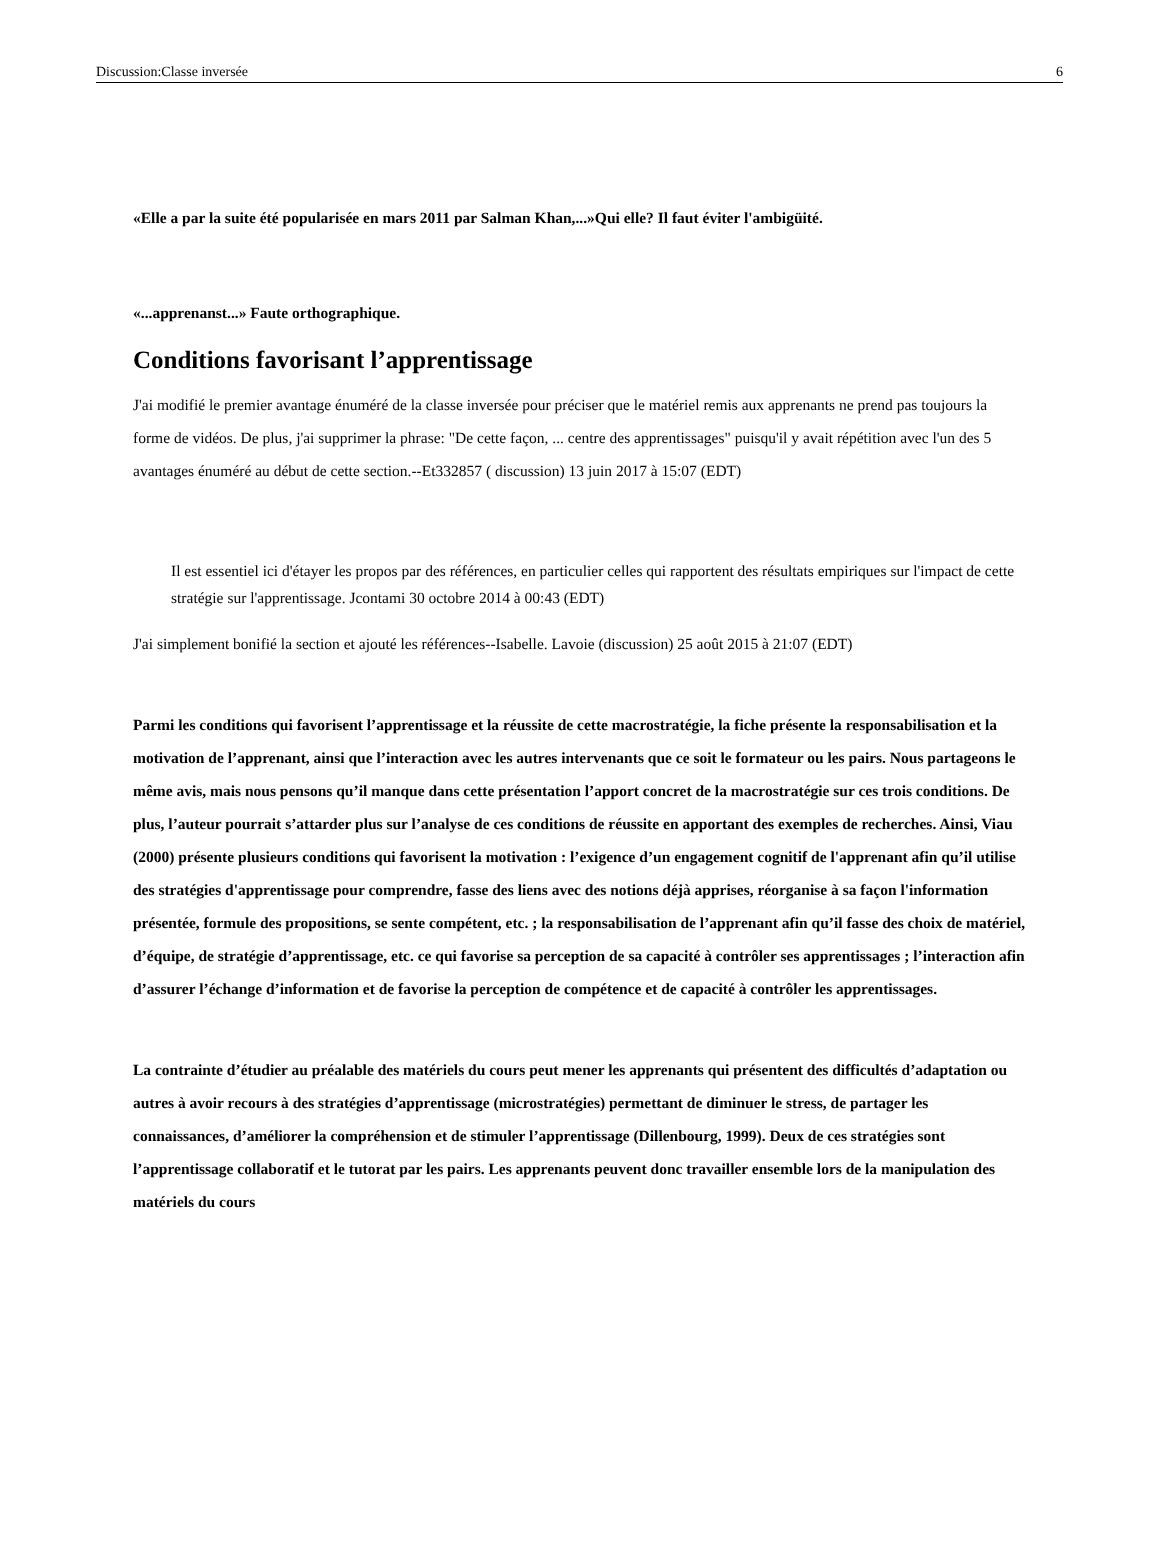Discussion:Classe inversée 6
«Elle a par la suite été popularisée en mars 2011 par Salman Khan,...»Qui elle? Il faut éviter l'ambigüité.
«...apprenanst...» Faute orthographique.
Conditions favorisant l’apprentissage
J'ai modifié le premier avantage énuméré de la classe inversée pour préciser que le matériel remis aux apprenants ne prend pas toujours la forme de vidéos. De plus, j'ai supprimer la phrase: "De cette façon, ... centre des apprentissages" puisqu'il y avait répétition avec l'un des 5 avantages énuméré au début de cette section.--Et332857 ( discussion) 13 juin 2017 à 15:07 (EDT)
Il est essentiel ici d'étayer les propos par des références, en particulier celles qui rapportent des résultats empiriques sur l'impact de cette stratégie sur l'apprentissage. Jcontami 30 octobre 2014 à 00:43 (EDT)
J'ai simplement bonifié la section et ajouté les références--Isabelle. Lavoie (discussion) 25 août 2015 à 21:07 (EDT)
Parmi les conditions qui favorisent l’apprentissage et la réussite de cette macrostratégie, la fiche présente la responsabilisation et la motivation de l’apprenant, ainsi que l’interaction avec les autres intervenants que ce soit le formateur ou les pairs. Nous partageons le même avis, mais nous pensons qu’il manque dans cette présentation l’apport concret de la macrostratégie sur ces trois conditions. De plus, l’auteur pourrait s’attarder plus sur l’analyse de ces conditions de réussite en apportant des exemples de recherches. Ainsi, Viau (2000) présente plusieurs conditions qui favorisent la motivation : l’exigence d’un engagement cognitif de l'apprenant afin qu’il utilise des stratégies d'apprentissage pour comprendre, fasse des liens avec des notions déjà apprises, réorganise à sa façon l'information présentée, formule des propositions, se sente compétent, etc. ; la responsabilisation de l’apprenant afin qu’il fasse des choix de matériel, d’équipe, de stratégie d’apprentissage, etc. ce qui favorise sa perception de sa capacité à contrôler ses apprentissages ; l’interaction afin d’assurer l’échange d’information et de favorise la perception de compétence et de capacité à contrôler les apprentissages.
La contrainte d’étudier au préalable des matériels du cours peut mener les apprenants qui présentent des difficultés d’adaptation ou autres à avoir recours à des stratégies d’apprentissage (microstratégies) permettant de diminuer le stress, de partager les connaissances, d’améliorer la compréhension et de stimuler l’apprentissage (Dillenbourg, 1999). Deux de ces stratégies sont l’apprentissage collaboratif et le tutorat par les pairs. Les apprenants peuvent donc travailler ensemble lors de la manipulation des matériels du cours